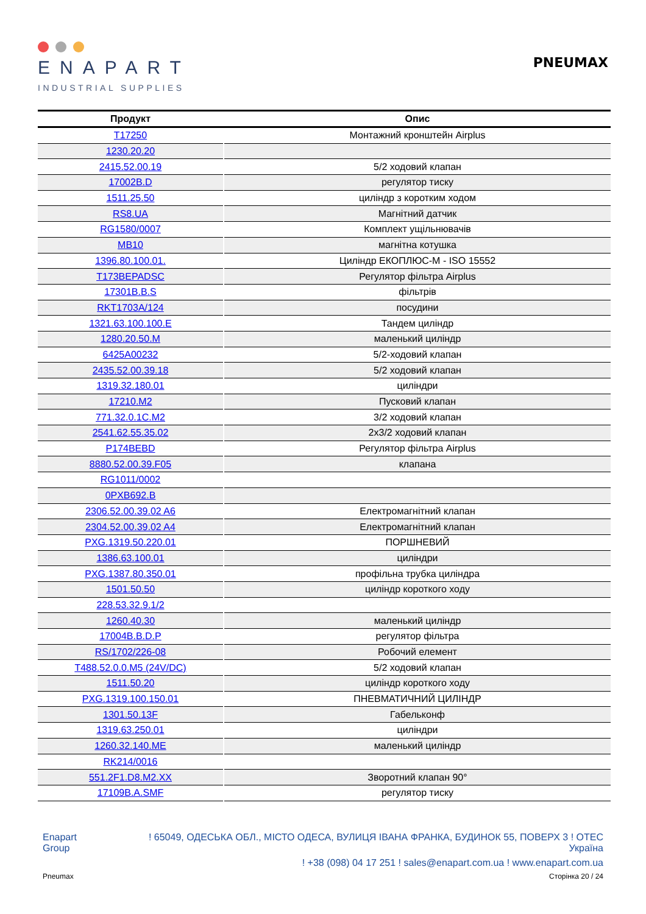ENAPART
INDUSTRIAL SUPPLIES
PNEUMAX
| Продукт | Опис |
| --- | --- |
| T17250 | Монтажний кронштейн Airplus |
| 1230.20.20 | |
| 2415.52.00.19 | 5/2 ходовий клапан |
| 17002B.D | регулятор тиску |
| 1511.25.50 | циліндр з коротким ходом |
| RS8.UA | Магнітний датчик |
| RG1580/0007 | Комплект ущільнювачів |
| MB10 | магнітна котушка |
| 1396.80.100.01. | Циліндр ЕКОПЛЮС-М - ISO 15552 |
| T173BEPADSC | Регулятор фільтра Airplus |
| 17301B.B.S | фільтрів |
| RKT1703A/124 | посудини |
| 1321.63.100.100.E | Тандем циліндр |
| 1280.20.50.M | маленький циліндр |
| 6425A00232 | 5/2-ходовий клапан |
| 2435.52.00.39.18 | 5/2 ходовий клапан |
| 1319.32.180.01 | циліндри |
| 17210.M2 | Пусковий клапан |
| 771.32.0.1C.M2 | 3/2 ходовий клапан |
| 2541.62.55.35.02 | 2x3/2 ходовий клапан |
| P174BEBD | Регулятор фільтра Airplus |
| 8880.52.00.39.F05 | клапана |
| RG1011/0002 | |
| 0PXB692.B | |
| 2306.52.00.39.02 A6 | Електромагнітний клапан |
| 2304.52.00.39.02 A4 | Електромагнітний клапан |
| PXG.1319.50.220.01 | ПОРШНЕВИЙ |
| 1386.63.100.01 | циліндри |
| PXG.1387.80.350.01 | профільна трубка циліндра |
| 1501.50.50 | циліндр короткого ходу |
| 228.53.32.9.1/2 | |
| 1260.40.30 | маленький циліндр |
| 17004B.B.D.P | регулятор фільтра |
| RS/1702/226-08 | Робочий елемент |
| T488.52.0.0.M5 (24V/DC) | 5/2 ходовий клапан |
| 1511.50.20 | циліндр короткого ходу |
| PXG.1319.100.150.01 | ПНЕВМАТИЧНИЙ ЦИЛІНДР |
| 1301.50.13F | Габельконф |
| 1319.63.250.01 | циліндри |
| 1260.32.140.ME | маленький циліндр |
| RK214/0016 | |
| 551.2F1.D8.M2.XX | Зворотний клапан 90° |
| 17109B.A.SMF | регулятор тиску |
Enapart
Group
! 65049, ОДЕСЬКА ОБЛ., МІСТО ОДЕСА, ВУЛИЦЯ ІВАНА ФРАНКА, БУДИНОК 55, ПОВЕРХ 3 ! OTEC
Україна
! +38 (098) 04 17 251 ! sales@enapart.com.ua ! www.enapart.com.ua
Pneumax Сторінка 20 / 24